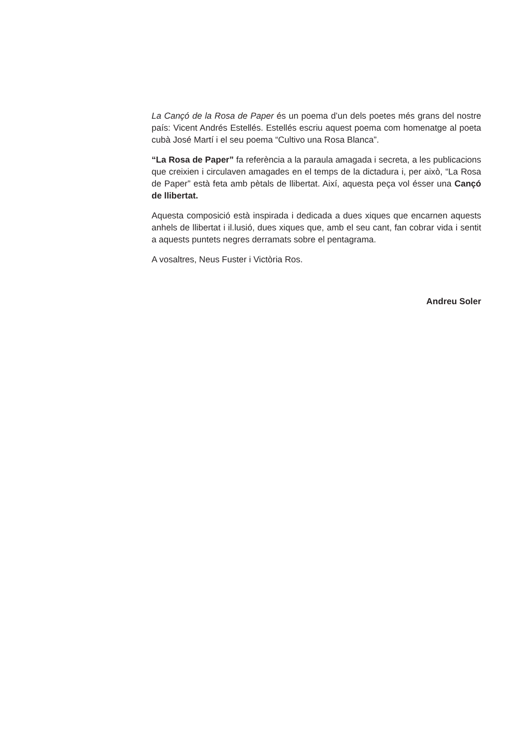La Cançó de la Rosa de Paper és un poema d’un dels poetes més grans del nostre país: Vicent Andrés Estellés. Estellés escriu aquest poema com homenatge al poeta cubà José Martí i el seu poema “Cultivo una Rosa Blanca”.
“La Rosa de Paper” fa referència a la paraula amagada i secreta, a les publicacions que creixien i circulaven amagades en el temps de la dictadura i, per això, “La Rosa de Paper” està feta amb pètals de llibertat. Així, aquesta peça vol ésser una Cançó de llibertat.
Aquesta composició està inspirada i dedicada a dues xiques que encarnen aquests anhels de llibertat i il.lusió, dues xiques que, amb el seu cant, fan cobrar vida i sentit a aquests puntets negres derramats sobre el pentagrama.
A vosaltres, Neus Fuster i Victòria Ros.
Andreu Soler